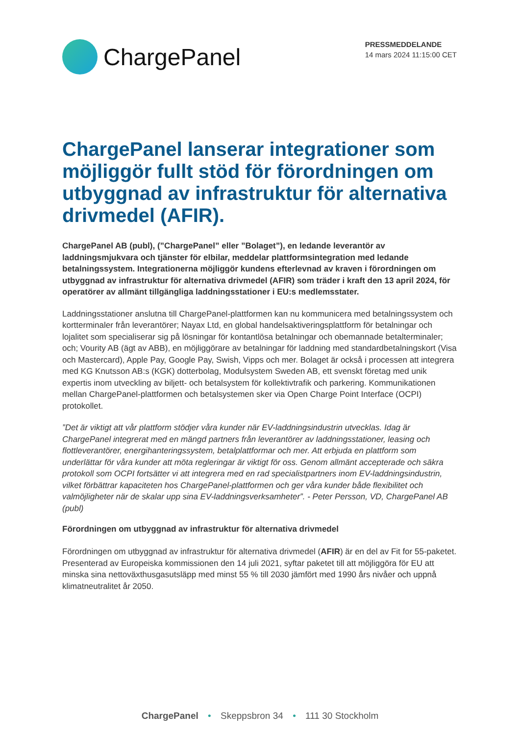ChargePanel
PRESSMEDDELANDE
14 mars 2024 11:15:00 CET
ChargePanel lanserar integrationer som möjliggör fullt stöd för förordningen om utbyggnad av infrastruktur för alternativa drivmedel (AFIR).
ChargePanel AB (publ), (”ChargePanel” eller ”Bolaget”), en ledande leverantör av laddningsmjukvara och tjänster för elbilar, meddelar plattformsintegration med ledande betalningssystem. Integrationerna möjliggör kundens efterlevnad av kraven i förordningen om utbyggnad av infrastruktur för alternativa drivmedel (AFIR) som träder i kraft den 13 april 2024, för operatörer av allmänt tillgängliga laddningsstationer i EU:s medlemsstater.
Laddningsstationer anslutna till ChargePanel-plattformen kan nu kommunicera med betalningssystem och kortterminaler från leverantörer; Nayax Ltd, en global handelsaktiveringsplattform för betalningar och lojalitet som specialiserar sig på lösningar för kontantlösa betalningar och obemannade betalterminaler; och; Vourity AB (ägt av ABB), en möjliggörare av betalningar för laddning med standardbetalningskort (Visa och Mastercard), Apple Pay, Google Pay, Swish, Vipps och mer. Bolaget är också i processen att integrera med KG Knutsson AB:s (KGK) dotterbolag, Modulsystem Sweden AB, ett svenskt företag med unik expertis inom utveckling av biljett- och betalsystem för kollektivtrafik och parkering. Kommunikationen mellan ChargePanel-plattformen och betalsystemen sker via Open Charge Point Interface (OCPI) protokollet.
”Det är viktigt att vår plattform stödjer våra kunder när EV-laddningsindustrin utvecklas. Idag är ChargePanel integrerat med en mängd partners från leverantörer av laddningsstationer, leasing och flottleverantörer, energihanteringssystem, betalplattformar och mer. Att erbjuda en plattform som underlättar för våra kunder att möta regleringar är viktigt för oss. Genom allmänt accepterade och säkra protokoll som OCPI fortsätter vi att integrera med en rad specialistpartners inom EV-laddningsindustrin, vilket förbättrar kapaciteten hos ChargePanel-plattformen och ger våra kunder både flexibilitet och valmöjligheter när de skalar upp sina EV-laddningsverksamheter”. - Peter Persson, VD, ChargePanel AB (publ)
Förordningen om utbyggnad av infrastruktur för alternativa drivmedel
Förordningen om utbyggnad av infrastruktur för alternativa drivmedel (AFIR) är en del av Fit for 55-paketet. Presenterad av Europeiska kommissionen den 14 juli 2021, syftar paketet till att möjliggöra för EU att minska sina nettoväxthusgasutsläpp med minst 55 % till 2030 jämfört med 1990 års nivåer och uppnå klimatneutralitet år 2050.
ChargePanel • Skeppsbron 34 • 111 30 Stockholm